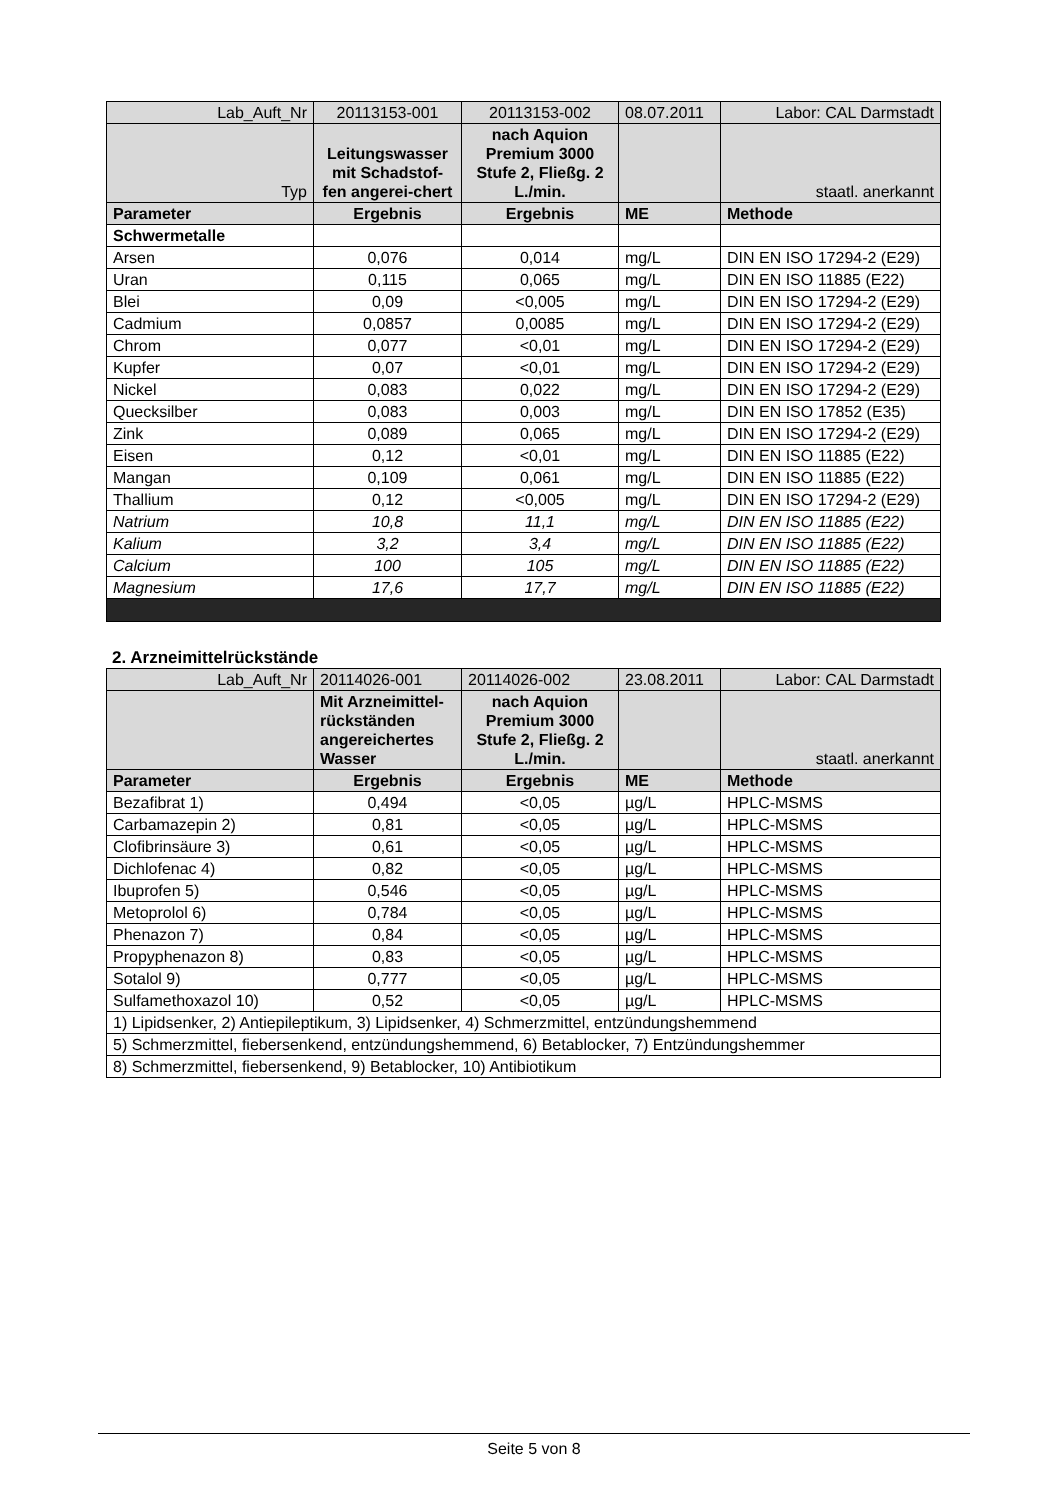| Lab_Auft_Nr | 20113153-001 | 20113153-002 | 08.07.2011 | Labor: CAL Darmstadt |
| Typ | Leitungswasser mit Schadstof-fen angerei-chert | nach Aquion Premium 3000 Stufe 2, Fließg. 2 L./min. | | staatl. anerkannt |
| Parameter | Ergebnis | Ergebnis | ME | Methode |
| Schwermetalle | | | | |
| Arsen | 0,076 | 0,014 | mg/L | DIN EN ISO 17294-2 (E29) |
| Uran | 0,115 | 0,065 | mg/L | DIN EN ISO 11885 (E22) |
| Blei | 0,09 | <0,005 | mg/L | DIN EN ISO 17294-2 (E29) |
| Cadmium | 0,0857 | 0,0085 | mg/L | DIN EN ISO 17294-2 (E29) |
| Chrom | 0,077 | <0,01 | mg/L | DIN EN ISO 17294-2 (E29) |
| Kupfer | 0,07 | <0,01 | mg/L | DIN EN ISO 17294-2 (E29) |
| Nickel | 0,083 | 0,022 | mg/L | DIN EN ISO 17294-2 (E29) |
| Quecksilber | 0,083 | 0,003 | mg/L | DIN EN ISO 17852 (E35) |
| Zink | 0,089 | 0,065 | mg/L | DIN EN ISO 17294-2 (E29) |
| Eisen | 0,12 | <0,01 | mg/L | DIN EN ISO 11885 (E22) |
| Mangan | 0,109 | 0,061 | mg/L | DIN EN ISO 11885 (E22) |
| Thallium | 0,12 | <0,005 | mg/L | DIN EN ISO 17294-2 (E29) |
| Natrium | 10,8 | 11,1 | mg/L | DIN EN ISO 11885 (E22) |
| Kalium | 3,2 | 3,4 | mg/L | DIN EN ISO 11885 (E22) |
| Calcium | 100 | 105 | mg/L | DIN EN ISO 11885 (E22) |
| Magnesium | 17,6 | 17,7 | mg/L | DIN EN ISO 11885 (E22) |
2. Arzneimittelrückstände
| Lab_Auft_Nr | 20114026-001 | 20114026-002 | 23.08.2011 | Labor: CAL Darmstadt |
| | Mit Arzneimittel-rückständen angereichertes Wasser | nach Aquion Premium 3000 Stufe 2, Fließg. 2 L./min. | | staatl. anerkannt |
| Parameter | Ergebnis | Ergebnis | ME | Methode |
| Bezafibrat 1) | 0,494 | <0,05 | µg/L | HPLC-MSMS |
| Carbamazepin 2) | 0,81 | <0,05 | µg/L | HPLC-MSMS |
| Clofibrinsäure 3) | 0,61 | <0,05 | µg/L | HPLC-MSMS |
| Dichlofenac 4) | 0,82 | <0,05 | µg/L | HPLC-MSMS |
| Ibuprofen 5) | 0,546 | <0,05 | µg/L | HPLC-MSMS |
| Metoprolol 6) | 0,784 | <0,05 | µg/L | HPLC-MSMS |
| Phenazon 7) | 0,84 | <0,05 | µg/L | HPLC-MSMS |
| Propyphenazon 8) | 0,83 | <0,05 | µg/L | HPLC-MSMS |
| Sotalol 9) | 0,777 | <0,05 | µg/L | HPLC-MSMS |
| Sulfamethoxazol 10) | 0,52 | <0,05 | µg/L | HPLC-MSMS |
| 1) Lipidsenker, 2) Antiepileptikum, 3) Lipidsenker, 4) Schmerzmittel, entzündungshemmend | | | | |
| 5) Schmerzmittel, fiebersenkend, entzündungshemmend, 6) Betablocker, 7) Entzündungshemmer | | | | |
| 8) Schmerzmittel, fiebersenkend, 9) Betablocker, 10) Antibiotikum | | | | |
Seite 5 von 8